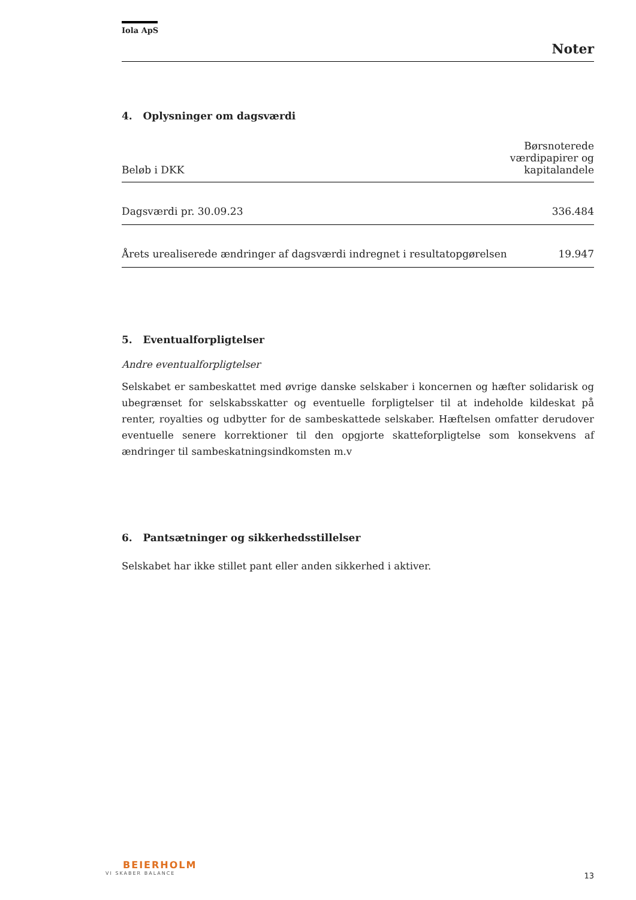Iola ApS
Noter
4. Oplysninger om dagsværdi
| Beløb i DKK | Børsnoterede værdipapirer og kapitalandele |
| --- | --- |
| Dagsværdi pr. 30.09.23 | 336.484 |
| Årets urealiserede ændringer af dagsværdi indregnet i resultatopgørelsen | 19.947 |
5. Eventualforpligtelser
Andre eventualforpligtelser
Selskabet er sambeskattet med øvrige danske selskaber i koncernen og hæfter solidarisk og ubegrænset for selskabsskatter og eventuelle forpligtelser til at indeholde kildeskat på renter, royalties og udbytter for de sambeskattede selskaber. Hæftelsen omfatter derudover eventuelle senere korrektioner til den opgjorte skatteforpligtelse som konsekvens af ændringer til sambeskatningsindkomsten m.v
6. Pantsætninger og sikkerhedsstillelser
Selskabet har ikke stillet pant eller anden sikkerhed i aktiver.
BEIERHOLM
VI SKABER BALANCE
13